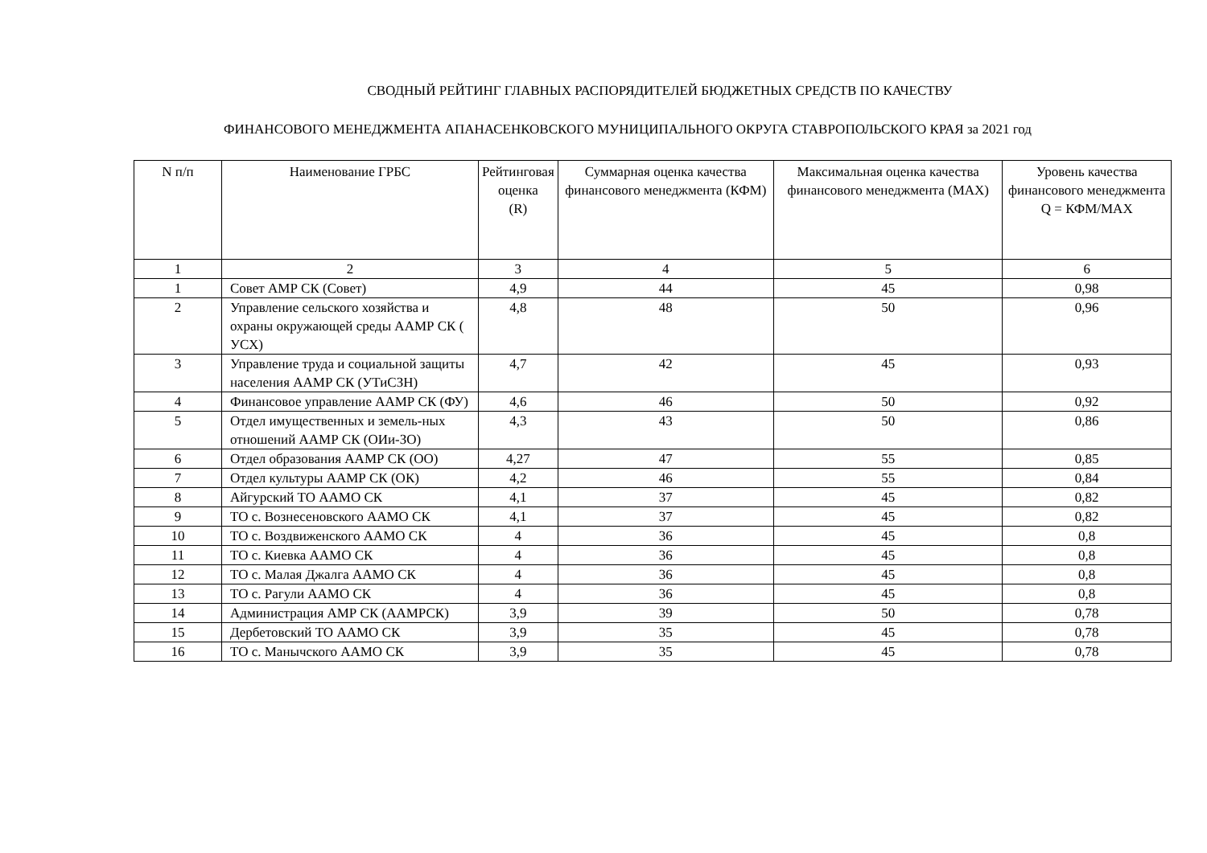СВОДНЫЙ РЕЙТИНГ ГЛАВНЫХ РАСПОРЯДИТЕЛЕЙ БЮДЖЕТНЫХ СРЕДСТВ ПО КАЧЕСТВУ
ФИНАНСОВОГО МЕНЕДЖМЕНТА АПАНАСЕНКОВСКОГО МУНИЦИПАЛЬНОГО ОКРУГА СТАВРОПОЛЬСКОГО КРАЯ за 2021 год
| N п/п | Наименование ГРБС | Рейтинговая оценка (R) | Суммарная оценка качества финансового менеджмента (КФМ) | Максимальная оценка качества финансового менеджмента (MAX) | Уровень качества финансового менеджмента Q = КФМ/MAX |
| --- | --- | --- | --- | --- | --- |
| 1 | 2 | 3 | 4 | 5 | 6 |
| 1 | Совет АМР СК (Совет) | 4,9 | 44 | 45 | 0,98 |
| 2 | Управление сельского хозяйства и охраны окружающей среды ААМР СК ( УСХ) | 4,8 | 48 | 50 | 0,96 |
| 3 | Управление труда и социальной защиты населения ААМР СК (УТиСЗН) | 4,7 | 42 | 45 | 0,93 |
| 4 | Финансовое управление ААМР СК (ФУ) | 4,6 | 46 | 50 | 0,92 |
| 5 | Отдел имущественных и земель-ных отношений ААМР СК (ОИи-ЗО) | 4,3 | 43 | 50 | 0,86 |
| 6 | Отдел образования ААМР СК (ОО) | 4,27 | 47 | 55 | 0,85 |
| 7 | Отдел культуры ААМР СК (ОК) | 4,2 | 46 | 55 | 0,84 |
| 8 | Айгурский ТО ААМО СК | 4,1 | 37 | 45 | 0,82 |
| 9 | ТО с. Вознесеновского ААМО СК | 4,1 | 37 | 45 | 0,82 |
| 10 | ТО с. Воздвиженского ААМО СК | 4 | 36 | 45 | 0,8 |
| 11 | ТО с. Киевка ААМО СК | 4 | 36 | 45 | 0,8 |
| 12 | ТО с. Малая Джалга ААМО СК | 4 | 36 | 45 | 0,8 |
| 13 | ТО с. Рагули ААМО СК | 4 | 36 | 45 | 0,8 |
| 14 | Администрация АМР СК (ААМРСК) | 3,9 | 39 | 50 | 0,78 |
| 15 | Дербетовский ТО ААМО СК | 3,9 | 35 | 45 | 0,78 |
| 16 | ТО с. Манычского ААМО СК | 3,9 | 35 | 45 | 0,78 |